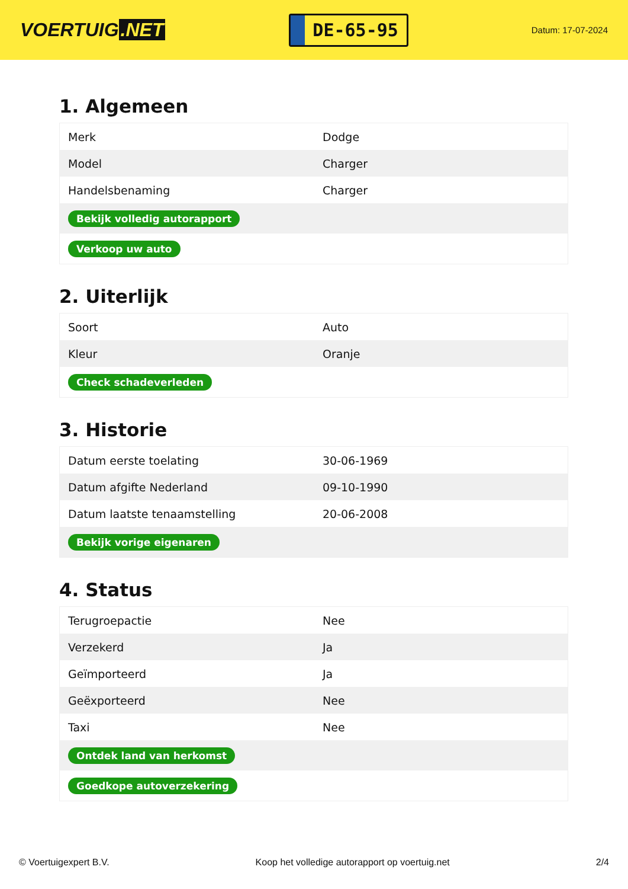VOERTUIG.NET
DE-65-95
Datum: 17-07-2024
1. Algemeen
| Merk | Dodge |
| Model | Charger |
| Handelsbenaming | Charger |
| Bekijk volledig autorapport | |
| Verkoop uw auto | |
2. Uiterlijk
| Soort | Auto |
| Kleur | Oranje |
| Check schadeverleden | |
3. Historie
| Datum eerste toelating | 30-06-1969 |
| Datum afgifte Nederland | 09-10-1990 |
| Datum laatste tenaamstelling | 20-06-2008 |
| Bekijk vorige eigenaren | |
4. Status
| Terugroepactie | Nee |
| Verzekerd | Ja |
| Geïmporteerd | Ja |
| Geëxporteerd | Nee |
| Taxi | Nee |
| Ontdek land van herkomst | |
| Goedkope autoverzekering | |
© Voertuigexpert B.V. Koop het volledige autorapport op voertuig.net 2/4